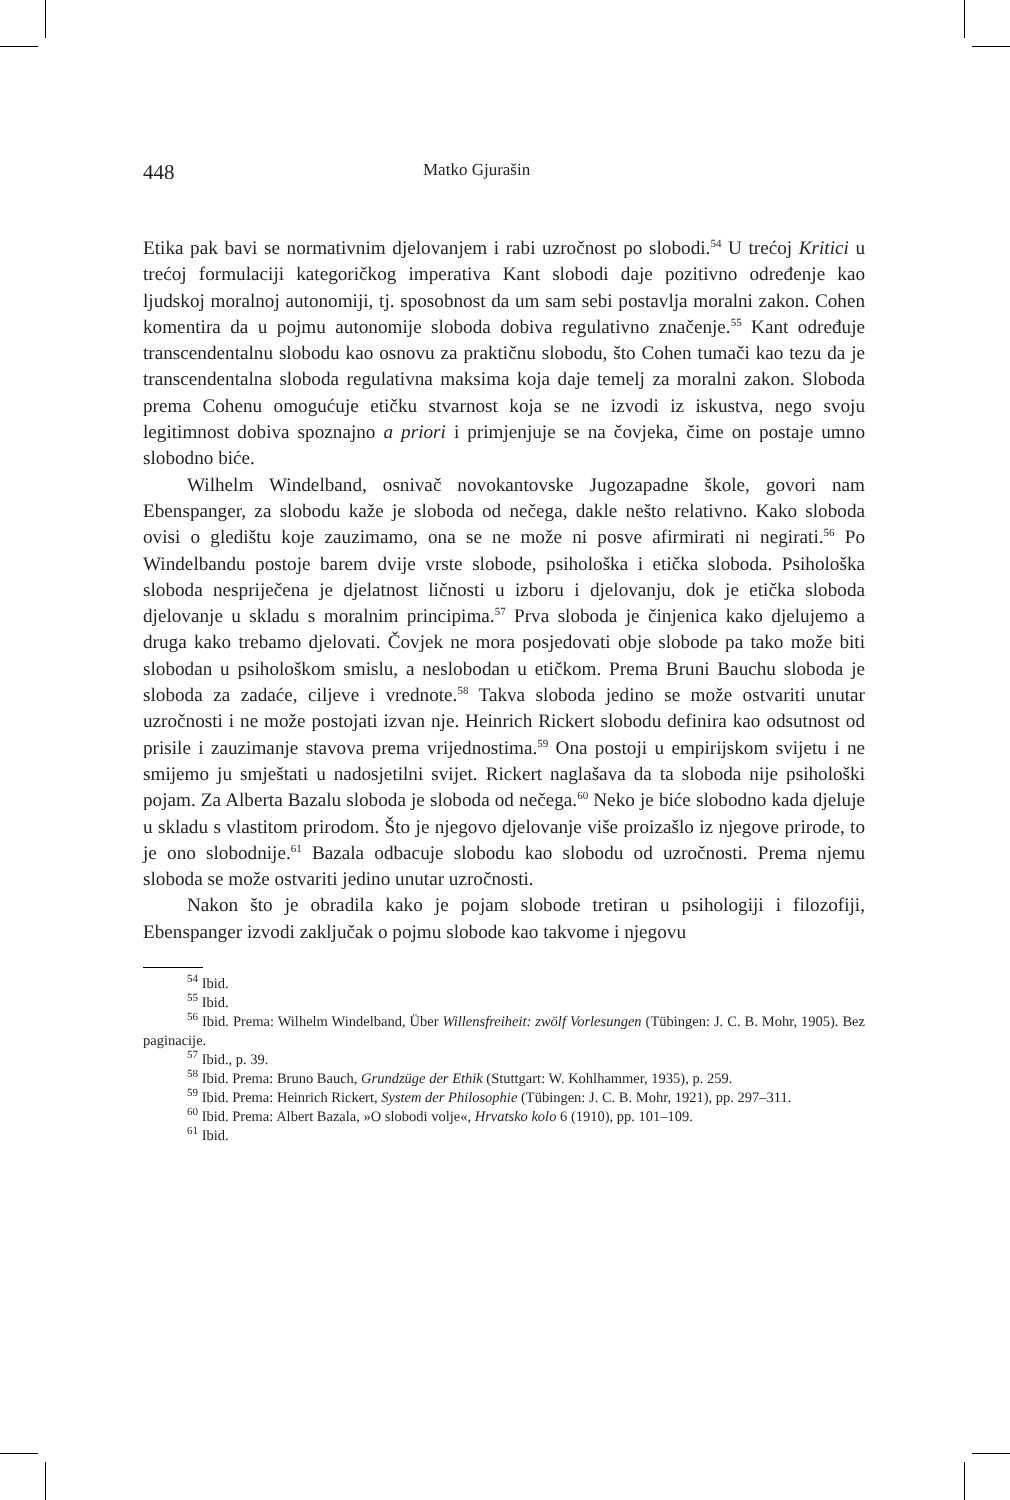448 Matko Gjurašin
Etika pak bavi se normativnim djelovanjem i rabi uzročnost po slobodi.<sup>54</sup> U trećoj Kritici u trećoj formulaciji kategoričkog imperativa Kant slobodi daje pozitivno određenje kao ljudskoj moralnoj autonomiji, tj. sposobnost da um sam sebi postavlja moralni zakon. Cohen komentira da u pojmu autonomije sloboda dobiva regulativno značenje.<sup>55</sup> Kant određuje transcendentalnu slobodu kao osnovu za praktičnu slobodu, što Cohen tumači kao tezu da je transcendentalna sloboda regulativna maksima koja daje temelj za moralni zakon. Sloboda prema Cohenu omogućuje etičku stvarnost koja se ne izvodi iz iskustva, nego svoju legitimnost dobiva spoznajno a priori i primjenjuje se na čovjeka, čime on postaje umno slobodno biće.
Wilhelm Windelband, osnivač novokantovske Jugozapadne škole, govori nam Ebenspanger, za slobodu kaže je sloboda od nečega, dakle nešto relativno. Kako sloboda ovisi o gledištu koje zauzimamo, ona se ne može ni posve afirmirati ni negirati.<sup>56</sup> Po Windelbandu postoje barem dvije vrste slobode, psihološka i etička sloboda. Psihološka sloboda nespriječena je djelatnost ličnosti u izboru i djelovanju, dok je etička sloboda djelovanje u skladu s moralnim principima.<sup>57</sup> Prva sloboda je činjenica kako djelujemo a druga kako trebamo djelovati. Čovjek ne mora posjedovati obje slobode pa tako može biti slobodan u psihološkom smislu, a neslobodan u etičkom. Prema Bruni Bauchu sloboda je sloboda za zadaće, ciljeve i vrednote.<sup>58</sup> Takva sloboda jedino se može ostvariti unutar uzročnosti i ne može postojati izvan nje. Heinrich Rickert slobodu definira kao odsutnost od prisile i zauzimanje stavova prema vrijednostima.<sup>59</sup> Ona postoji u empirijskom svijetu i ne smijemo ju smještati u nadosjetilni svijet. Rickert naglašava da ta sloboda nije psihološki pojam. Za Alberta Bazalu sloboda je sloboda od nečega.<sup>60</sup> Neko je biće slobodno kada djeluje u skladu s vlastitom prirodom. Što je njegovo djelovanje više proizašlo iz njegove prirode, to je ono slobodnije.<sup>61</sup> Bazala odbacuje slobodu kao slobodu od uzročnosti. Prema njemu sloboda se može ostvariti jedino unutar uzročnosti.
Nakon što je obradila kako je pojam slobode tretiran u psihologiji i filozofiji, Ebenspanger izvodi zaključak o pojmu slobode kao takvome i njegovu
<sup>54</sup> Ibid.
<sup>55</sup> Ibid.
<sup>56</sup> Ibid. Prema: Wilhelm Windelband, Über Willensfreiheit: zwölf Vorlesungen (Tübingen: J. C. B. Mohr, 1905). Bez paginacije.
<sup>57</sup> Ibid., p. 39.
<sup>58</sup> Ibid. Prema: Bruno Bauch, Grundzüge der Ethik (Stuttgart: W. Kohlhammer, 1935), p. 259.
<sup>59</sup> Ibid. Prema: Heinrich Rickert, System der Philosophie (Tübingen: J. C. B. Mohr, 1921), pp. 297–311.
<sup>60</sup> Ibid. Prema: Albert Bazala, »O slobodi volje«, Hrvatsko kolo 6 (1910), pp. 101–109.
<sup>61</sup> Ibid.